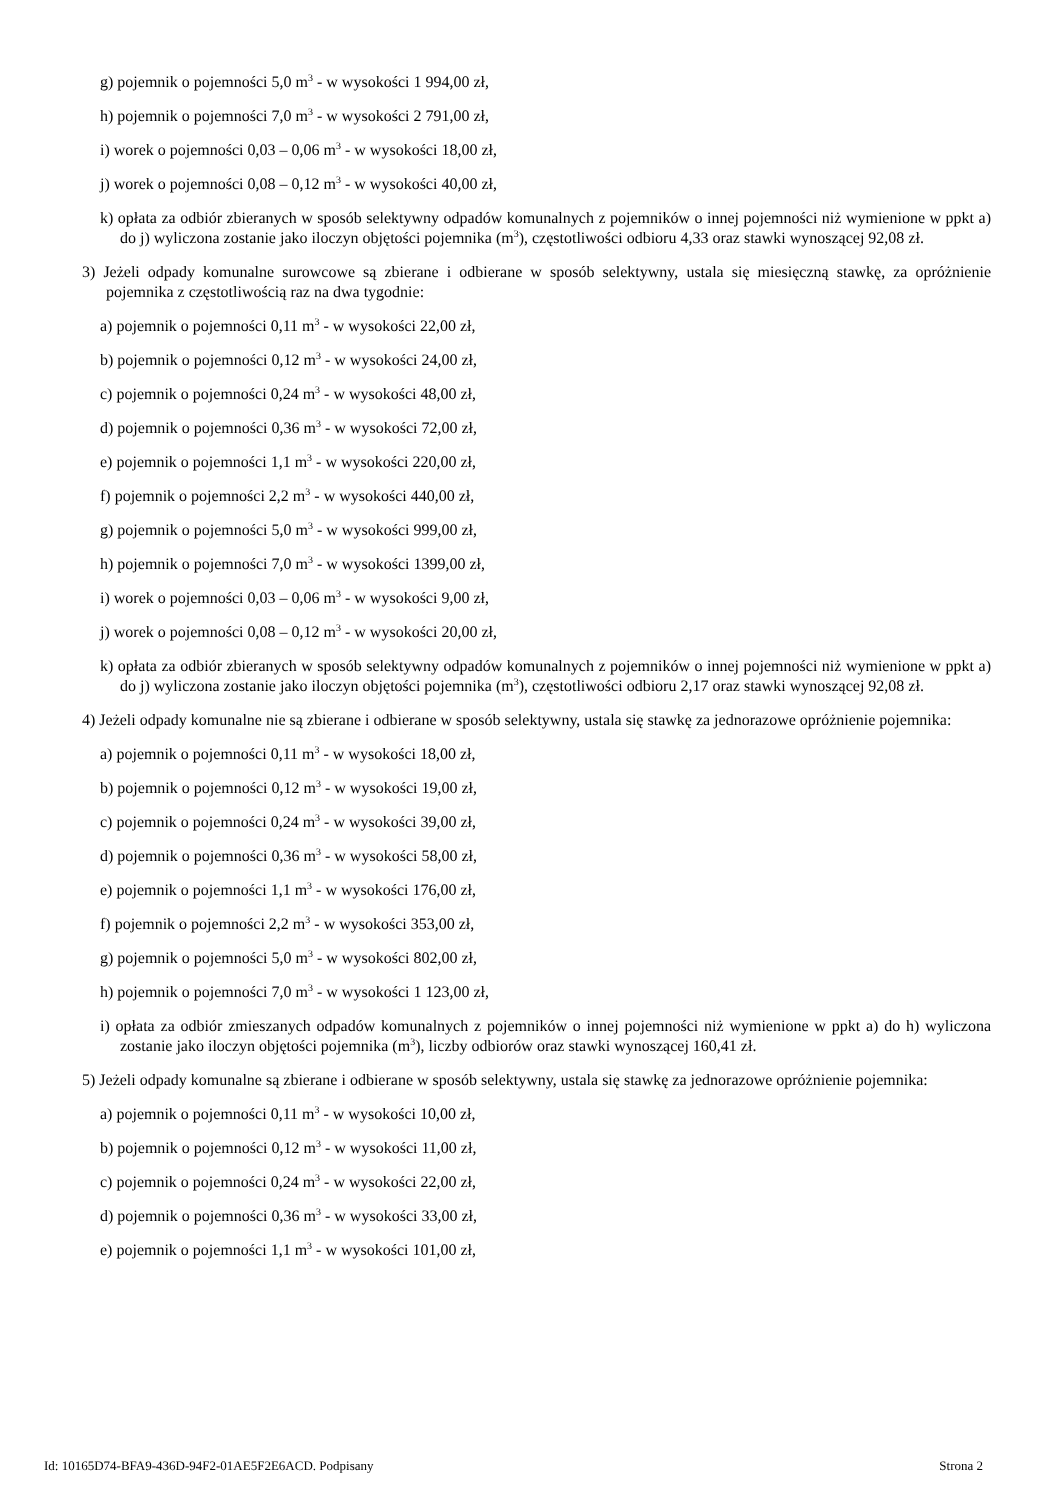g) pojemnik o pojemności 5,0 m<sup>3</sup> - w wysokości 1 994,00 zł,
h) pojemnik o pojemności 7,0 m<sup>3</sup> - w wysokości 2 791,00 zł,
i) worek o pojemności 0,03 – 0,06 m<sup>3</sup> - w wysokości 18,00 zł,
j) worek o pojemności 0,08 – 0,12 m<sup>3</sup> - w wysokości 40,00 zł,
k) opłata za odbiór zbieranych w sposób selektywny odpadów komunalnych z pojemników o innej pojemności niż wymienione w ppkt a) do j) wyliczona zostanie jako iloczyn objętości pojemnika (m<sup>3</sup>), częstotliwości odbioru 4,33 oraz stawki wynoszącej 92,08 zł.
3) Jeżeli odpady komunalne surowcowe są zbierane i odbierane w sposób selektywny, ustala się miesięczną stawkę, za opróżnienie pojemnika z częstotliwością raz na dwa tygodnie:
a) pojemnik o pojemności 0,11 m<sup>3</sup> - w wysokości 22,00 zł,
b) pojemnik o pojemności 0,12 m<sup>3</sup> - w wysokości 24,00 zł,
c) pojemnik o pojemności 0,24 m<sup>3</sup> - w wysokości 48,00 zł,
d) pojemnik o pojemności 0,36 m<sup>3</sup> - w wysokości 72,00 zł,
e) pojemnik o pojemności 1,1 m<sup>3</sup> - w wysokości 220,00 zł,
f) pojemnik o pojemności 2,2 m<sup>3</sup> - w wysokości 440,00 zł,
g) pojemnik o pojemności 5,0 m<sup>3</sup> - w wysokości 999,00 zł,
h) pojemnik o pojemności 7,0 m<sup>3</sup> - w wysokości 1399,00 zł,
i) worek o pojemności 0,03 – 0,06 m<sup>3</sup> - w wysokości 9,00 zł,
j) worek o pojemności 0,08 – 0,12 m<sup>3</sup> - w wysokości 20,00 zł,
k) opłata za odbiór zbieranych w sposób selektywny odpadów komunalnych z pojemników o innej pojemności niż wymienione w ppkt a) do j) wyliczona zostanie jako iloczyn objętości pojemnika (m<sup>3</sup>), częstotliwości odbioru 2,17 oraz stawki wynoszącej 92,08 zł.
4) Jeżeli odpady komunalne nie są zbierane i odbierane w sposób selektywny, ustala się stawkę za jednorazowe opróżnienie pojemnika:
a) pojemnik o pojemności 0,11 m<sup>3</sup> - w wysokości 18,00 zł,
b) pojemnik o pojemności 0,12 m<sup>3</sup> - w wysokości 19,00 zł,
c) pojemnik o pojemności 0,24 m<sup>3</sup> - w wysokości 39,00 zł,
d) pojemnik o pojemności 0,36 m<sup>3</sup> - w wysokości 58,00 zł,
e) pojemnik o pojemności 1,1 m<sup>3</sup> - w wysokości 176,00 zł,
f) pojemnik o pojemności 2,2 m<sup>3</sup> - w wysokości 353,00 zł,
g) pojemnik o pojemności 5,0 m<sup>3</sup> - w wysokości 802,00 zł,
h) pojemnik o pojemności 7,0 m<sup>3</sup> - w wysokości 1 123,00 zł,
i) opłata za odbiór zmieszanych odpadów komunalnych z pojemników o innej pojemności niż wymienione w ppkt a) do h) wyliczona zostanie jako iloczyn objętości pojemnika (m<sup>3</sup>), liczby odbiorów oraz stawki wynoszącej 160,41 zł.
5) Jeżeli odpady komunalne są zbierane i odbierane w sposób selektywny, ustala się stawkę za jednorazowe opróżnienie pojemnika:
a) pojemnik o pojemności 0,11 m<sup>3</sup> - w wysokości 10,00 zł,
b) pojemnik o pojemności 0,12 m<sup>3</sup> - w wysokości 11,00 zł,
c) pojemnik o pojemności 0,24 m<sup>3</sup> - w wysokości 22,00 zł,
d) pojemnik o pojemności 0,36 m<sup>3</sup> - w wysokości 33,00 zł,
e) pojemnik o pojemności 1,1 m<sup>3</sup> - w wysokości 101,00 zł,
Id: 10165D74-BFA9-436D-94F2-01AE5F2E6ACD. Podpisany Strona 2